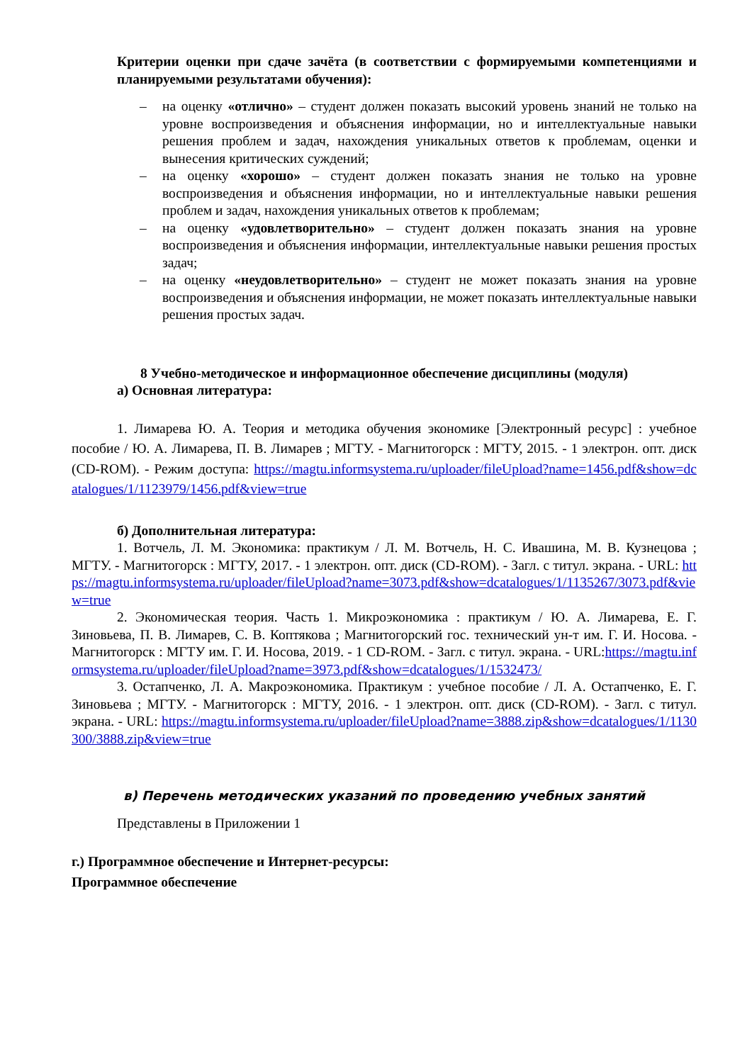Критерии оценки при сдаче зачёта (в соответствии с формируемыми компетенциями и планируемыми результатами обучения):
– на оценку «отлично» – студент должен показать высокий уровень знаний не только на уровне воспроизведения и объяснения информации, но и интеллектуальные навыки решения проблем и задач, нахождения уникальных ответов к проблемам, оценки и вынесения критических суждений;
– на оценку «хорошо» – студент должен показать знания не только на уровне воспроизведения и объяснения информации, но и интеллектуальные навыки решения проблем и задач, нахождения уникальных ответов к проблемам;
– на оценку «удовлетворительно» – студент должен показать знания на уровне воспроизведения и объяснения информации, интеллектуальные навыки решения простых задач;
– на оценку «неудовлетворительно» – студент не может показать знания на уровне воспроизведения и объяснения информации, не может показать интеллектуальные навыки решения простых задач.
8 Учебно-методическое и информационное обеспечение дисциплины (модуля)
а) Основная литература:
1. Лимарева Ю. А. Теория и методика обучения экономике [Электронный ресурс] : учебное пособие / Ю. А. Лимарева, П. В. Лимарев ; МГТУ. - Магнитогорск : МГТУ, 2015. - 1 электрон. опт. диск (CD-ROM). - Режим доступа: https://magtu.informsystema.ru/uploader/fileUpload?name=1456.pdf&show=dcatalogues/1/1123979/1456.pdf&view=true
б) Дополнительная литература:
1. Вотчель, Л. М. Экономика: практикум / Л. М. Вотчель, Н. С. Ивашина, М. В. Кузнецова ; МГТУ. - Магнитогорск : МГТУ, 2017. - 1 электрон. опт. диск (CD-ROM). - Загл. с титул. экрана. - URL: https://magtu.informsystema.ru/uploader/fileUpload?name=3073.pdf&show=dcatalogues/1/1135267/3073.pdf&view=true
2. Экономическая теория. Часть 1. Микроэкономика : практикум / Ю. А. Лимарева, Е. Г. Зиновьева, П. В. Лимарев, С. В. Коптякова ; Магнитогорский гос. технический ун-т им. Г. И. Носова. - Магнитогорск : МГТУ им. Г. И. Носова, 2019. - 1 CD-ROM. - Загл. с титул. экрана. - URL:https://magtu.informsystema.ru/uploader/fileUpload?name=3973.pdf&show=dcatalogues/1/1532473/
3. Остапченко, Л. А. Макроэкономика. Практикум : учебное пособие / Л. А. Остапченко, Е. Г. Зиновьева ; МГТУ. - Магнитогорск : МГТУ, 2016. - 1 электрон. опт. диск (CD-ROM). - Загл. с титул. экрана. - URL: https://magtu.informsystema.ru/uploader/fileUpload?name=3888.zip&show=dcatalogues/1/1130300/3888.zip&view=true
в) Перечень методических указаний по проведению учебных занятий
Представлены в Приложении 1
г.) Программное обеспечение и Интернет-ресурсы:
Программное обеспечение